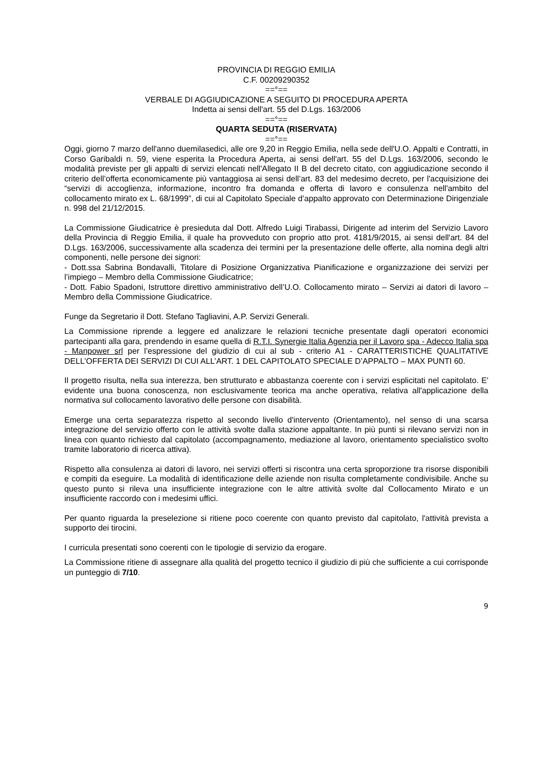PROVINCIA DI REGGIO EMILIA
C.F. 00209290352
==°==
VERBALE DI AGGIUDICAZIONE A SEGUITO DI PROCEDURA APERTA
Indetta ai sensi dell'art. 55 del D.Lgs. 163/2006
==°==
QUARTA SEDUTA (RISERVATA)
==°==
Oggi, giorno 7 marzo dell'anno duemilasedici, alle ore 9,20 in Reggio Emilia, nella sede dell'U.O. Appalti e Contratti, in Corso Garibaldi n. 59, viene esperita la Procedura Aperta, ai sensi dell'art. 55 del D.Lgs. 163/2006, secondo le modalità previste per gli appalti di servizi elencati nell'Allegato II B del decreto citato, con aggiudicazione secondo il criterio dell’offerta economicamente più vantaggiosa ai sensi dell’art. 83 del medesimo decreto, per l'acquisizione dei “servizi di accoglienza, informazione, incontro fra domanda e offerta di lavoro e consulenza nell'ambito del collocamento mirato ex L. 68/1999”, di cui al Capitolato Speciale d’appalto approvato con Determinazione Dirigenziale n. 998 del 21/12/2015.
La Commissione Giudicatrice è presieduta dal Dott. Alfredo Luigi Tirabassi, Dirigente ad interim del Servizio Lavoro della Provincia di Reggio Emilia, il quale ha provveduto con proprio atto prot. 4181/9/2015, ai sensi dell'art. 84 del D.Lgs. 163/2006, successivamente alla scadenza dei termini per la presentazione delle offerte, alla nomina degli altri componenti, nelle persone dei signori:
- Dott.ssa Sabrina Bondavalli, Titolare di Posizione Organizzativa Pianificazione e organizzazione dei servizi per l’impiego – Membro della Commissione Giudicatrice;
- Dott. Fabio Spadoni, Istruttore direttivo amministrativo dell’U.O. Collocamento mirato – Servizi ai datori di lavoro – Membro della Commissione Giudicatrice.
Funge da Segretario il Dott. Stefano Tagliavini, A.P. Servizi Generali.
La Commissione riprende a leggere ed analizzare le relazioni tecniche presentate dagli operatori economici partecipanti alla gara, prendendo in esame quella di R.T.I. Synergie Italia Agenzia per il Lavoro spa - Adecco Italia spa - Manpower srl per l’espressione del giudizio di cui al sub - criterio A1 - CARATTERISTICHE QUALITATIVE DELL’OFFERTA DEI SERVIZI DI CUI ALL’ART. 1 DEL CAPITOLATO SPECIALE D’APPALTO – MAX PUNTI 60.
Il progetto risulta, nella sua interezza, ben strutturato e abbastanza coerente con i servizi esplicitati nel capitolato. E' evidente una buona conoscenza, non esclusivamente teorica ma anche operativa, relativa all'applicazione della normativa sul collocamento lavorativo delle persone con disabilità.
Emerge una certa separatezza rispetto al secondo livello d'intervento (Orientamento), nel senso di una scarsa integrazione del servizio offerto con le attività svolte dalla stazione appaltante. In più punti si rilevano servizi non in linea con quanto richiesto dal capitolato (accompagnamento, mediazione al lavoro, orientamento specialistico svolto tramite laboratorio di ricerca attiva).
Rispetto alla consulenza ai datori di lavoro, nei servizi offerti si riscontra una certa sproporzione tra risorse disponibili e compiti da eseguire. La modalità di identificazione delle aziende non risulta completamente condivisibile. Anche su questo punto si rileva una insufficiente integrazione con le altre attività svolte dal Collocamento Mirato e un insufficiente raccordo con i medesimi uffici.
Per quanto riguarda la preselezione si ritiene poco coerente con quanto previsto dal capitolato, l'attività prevista a supporto dei tirocini.
I curricula presentati sono coerenti con le tipologie di servizio da erogare.
La Commissione ritiene di assegnare alla qualità del progetto tecnico il giudizio di più che sufficiente a cui corrisponde un punteggio di 7/10.
9